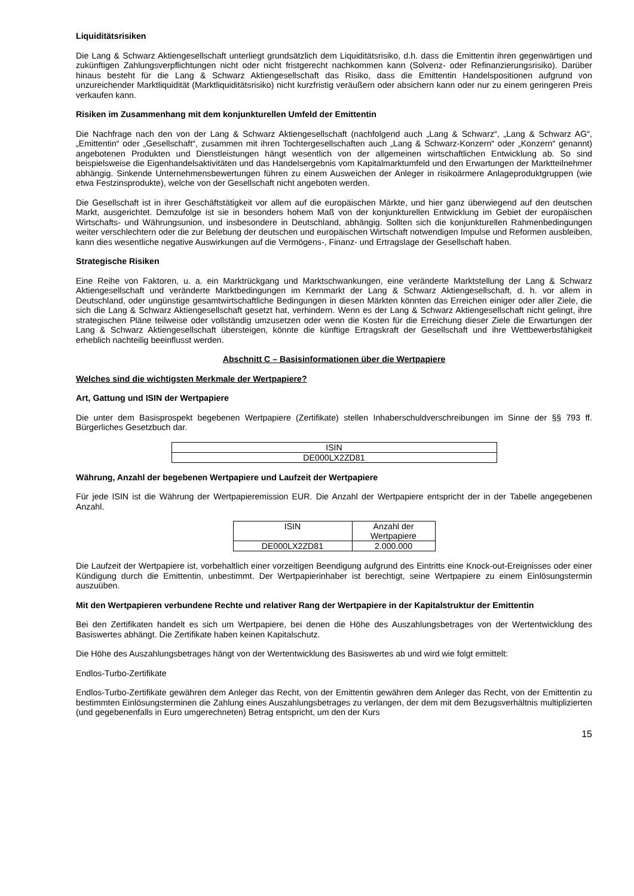Liquiditätsrisiken
Die Lang & Schwarz Aktiengesellschaft unterliegt grundsätzlich dem Liquiditätsrisiko, d.h. dass die Emittentin ihren gegenwärtigen und zukünftigen Zahlungsverpflichtungen nicht oder nicht fristgerecht nachkommen kann (Solvenz- oder Refinanzierungsrisiko). Darüber hinaus besteht für die Lang & Schwarz Aktiengesellschaft das Risiko, dass die Emittentin Handelspositionen aufgrund von unzureichender Marktliquidität (Marktliquiditätsrisiko) nicht kurzfristig veräußern oder absichern kann oder nur zu einem geringeren Preis verkaufen kann.
Risiken im Zusammenhang mit dem konjunkturellen Umfeld der Emittentin
Die Nachfrage nach den von der Lang & Schwarz Aktiengesellschaft (nachfolgend auch „Lang & Schwarz“, „Lang & Schwarz AG“, „Emittentin“ oder „Gesellschaft“, zusammen mit ihren Tochtergesellschaften auch „Lang & Schwarz-Konzern“ oder „Konzern“ genannt) angebotenen Produkten und Dienstleistungen hängt wesentlich von der allgemeinen wirtschaftlichen Entwicklung ab. So sind beispielsweise die Eigenhandelsaktivitäten und das Handelsergebnis vom Kapitalmarktumfeld und den Erwartungen der Marktteilnehmer abhängig. Sinkende Unternehmensbewertungen führen zu einem Ausweichen der Anleger in risikoärmere Anlageproduktgruppen (wie etwa Festzinsprodukte), welche von der Gesellschaft nicht angeboten werden.
Die Gesellschaft ist in ihrer Geschäftstätigkeit vor allem auf die europäischen Märkte, und hier ganz überwiegend auf den deutschen Markt, ausgerichtet. Demzufolge ist sie in besonders hohem Maß von der konjunkturellen Entwicklung im Gebiet der europäischen Wirtschafts- und Währungsunion, und insbesondere in Deutschland, abhängig. Sollten sich die konjunkturellen Rahmenbedingungen weiter verschlechtern oder die zur Belebung der deutschen und europäischen Wirtschaft notwendigen Impulse und Reformen ausbleiben, kann dies wesentliche negative Auswirkungen auf die Vermögens-, Finanz- und Ertragslage der Gesellschaft haben.
Strategische Risiken
Eine Reihe von Faktoren, u. a. ein Marktrückgang und Marktschwankungen, eine veränderte Marktstellung der Lang & Schwarz Aktiengesellschaft und veränderte Marktbedingungen im Kernmarkt der Lang & Schwarz Aktiengesellschaft, d. h. vor allem in Deutschland, oder ungünstige gesamtwirtschaftliche Bedingungen in diesen Märkten könnten das Erreichen einiger oder aller Ziele, die sich die Lang & Schwarz Aktiengesellschaft gesetzt hat, verhindern. Wenn es der Lang & Schwarz Aktiengesellschaft nicht gelingt, ihre strategischen Pläne teilweise oder vollständig umzusetzen oder wenn die Kosten für die Erreichung dieser Ziele die Erwartungen der Lang & Schwarz Aktiengesellschaft übersteigen, könnte die künftige Ertragskraft der Gesellschaft und ihre Wettbewerbsfähigkeit erheblich nachteilig beeinflusst werden.
Abschnitt C – Basisinformationen über die Wertpapiere
Welches sind die wichtigsten Merkmale der Wertpapiere?
Art, Gattung und ISIN der Wertpapiere
Die unter dem Basisprospekt begebenen Wertpapiere (Zertifikate) stellen Inhaberschuldverschreibungen im Sinne der §§ 793 ff. Bürgerliches Gesetzbuch dar.
| ISIN |
| --- |
| DE000LX2ZD81 |
Währung, Anzahl der begebenen Wertpapiere und Laufzeit der Wertpapiere
Für jede ISIN ist die Währung der Wertpapieremission EUR. Die Anzahl der Wertpapiere entspricht der in der Tabelle angegebenen Anzahl.
| ISIN | Anzahl der Wertpapiere |
| --- | --- |
| DE000LX2ZD81 | 2.000.000 |
Die Laufzeit der Wertpapiere ist, vorbehaltlich einer vorzeitigen Beendigung aufgrund des Eintritts eine Knock-out-Ereignisses oder einer Kündigung durch die Emittentin, unbestimmt. Der Wertpapierinhaber ist berechtigt, seine Wertpapiere zu einem Einlösungstermin auszuüben.
Mit den Wertpapieren verbundene Rechte und relativer Rang der Wertpapiere in der Kapitalstruktur der Emittentin
Bei den Zertifikaten handelt es sich um Wertpapiere, bei denen die Höhe des Auszahlungsbetrages von der Wertentwicklung des Basiswertes abhängt. Die Zertifikate haben keinen Kapitalschutz.
Die Höhe des Auszahlungsbetrages hängt von der Wertentwicklung des Basiswertes ab und wird wie folgt ermittelt:
Endlos-Turbo-Zertifikate
Endlos-Turbo-Zertifikate gewähren dem Anleger das Recht, von der Emittentin gewähren dem Anleger das Recht, von der Emittentin zu bestimmten Einlösungsterminen die Zahlung eines Auszahlungsbetrages zu verlangen, der dem mit dem Bezugsverhältnis multiplizierten (und gegebenenfalls in Euro umgerechneten) Betrag entspricht, um den der Kurs
15